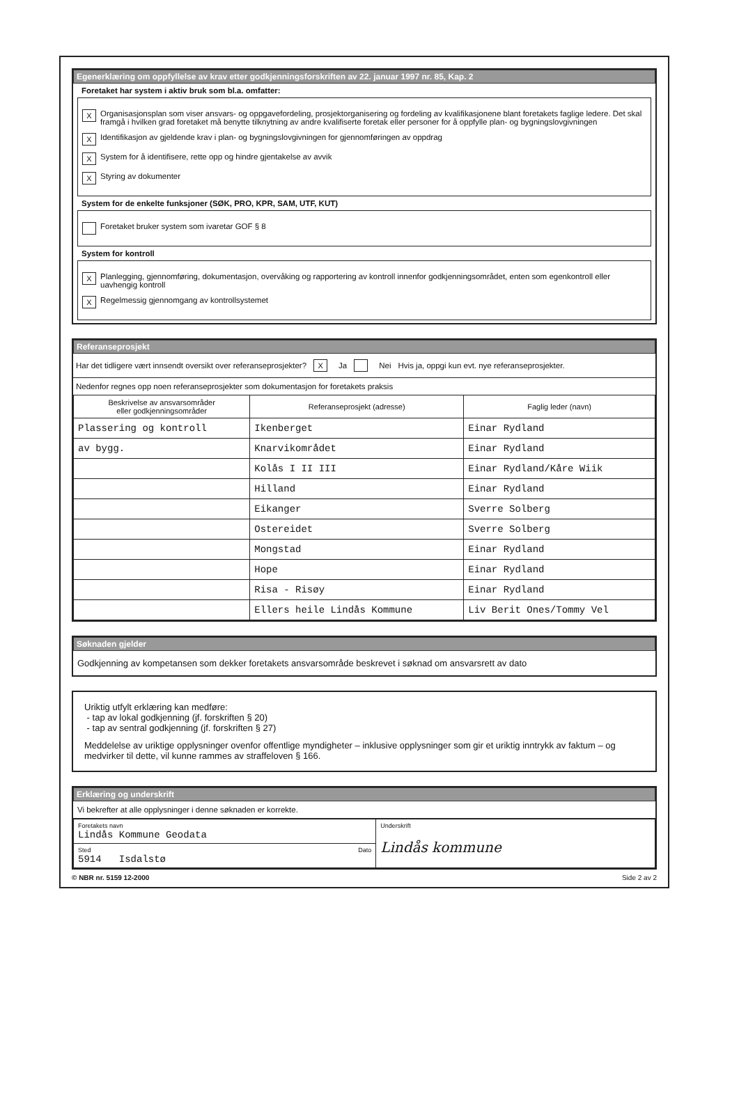Egenerklæring om oppfyllelse av krav etter godkjenningsforskriften av 22. januar 1997 nr. 85, Kap. 2
Foretaket har system i aktiv bruk som bl.a. omfatter:
X
Organisasjonsplan som viser ansvars- og oppgavefordeling, prosjektorganisering og fordeling av kvalifikasjonene blant foretakets faglige ledere. Det skal framgå i hvilken grad foretaket må benytte tilknytning av andre kvalifiserte foretak eller personer for å oppfylle plan- og bygningslovgivningen
X
Identifikasjon av gjeldende krav i plan- og bygningslovgivningen for gjennomføringen av oppdrag
X
System for å identifisere, rette opp og hindre gjentakelse av avvik
X
Styring av dokumenter
System for de enkelte funksjoner (SØK, PRO, KPR, SAM, UTF, KUT)
Foretaket bruker system som ivaretar GOF § 8
System for kontroll
X
Planlegging, gjennomføring, dokumentasjon, overvåking og rapportering av kontroll innenfor godkjenningsområdet, enten som egenkontroll eller uavhengig kontroll
X
Regelmessig gjennomgang av kontrollsystemet
Referanseprosjekt
Har det tidligere vært innsendt oversikt over referanseprosjekter? X Ja Nei Hvis ja, oppgi kun evt. nye referanseprosjekter.
Nedenfor regnes opp noen referanseprosjekter som dokumentasjon for foretakets praksis
| Beskrivelse av ansvarsområder eller godkjenningsområder | Referanseprosjekt (adresse) | Faglig leder (navn) |
| --- | --- | --- |
| Plassering og kontroll | Ikenberget | Einar Rydland |
| av bygg. | Knarvikområdet | Einar Rydland |
| | Kolås I II III | Einar Rydland/Kåre Wiik |
| | Hilland | Einar Rydland |
| | Eikanger | Sverre Solberg |
| | Ostereidet | Sverre Solberg |
| | Mongstad | Einar Rydland |
| | Hope | Einar Rydland |
| | Risa - Risøy | Einar Rydland |
| | Ellers heile Lindås Kommune | Liv Berit Ones/Tommy Vel |
Søknaden gjelder
Godkjenning av kompetansen som dekker foretakets ansvarsområde beskrevet i søknad om ansvarsrett av dato
Uriktig utfylt erklæring kan medføre:
- tap av lokal godkjenning (jf. forskriften § 20)
- tap av sentral godkjenning (jf. forskriften § 27)
Meddelelse av uriktige opplysninger ovenfor offentlige myndigheter – inklusive opplysninger som gir et uriktig inntrykk av faktum – og medvirker til dette, vil kunne rammes av straffeloven § 166.
Erklæring og underskrift
Vi bekrefter at alle opplysninger i denne søknaden er korrekte.
| Foretakets navn Lindås Kommune Geodata | Underskrift Lindås kommune |
| Sted Dato 5914 Isdalstø | |
© NBR nr. 5159 12-2000 Side 2 av 2